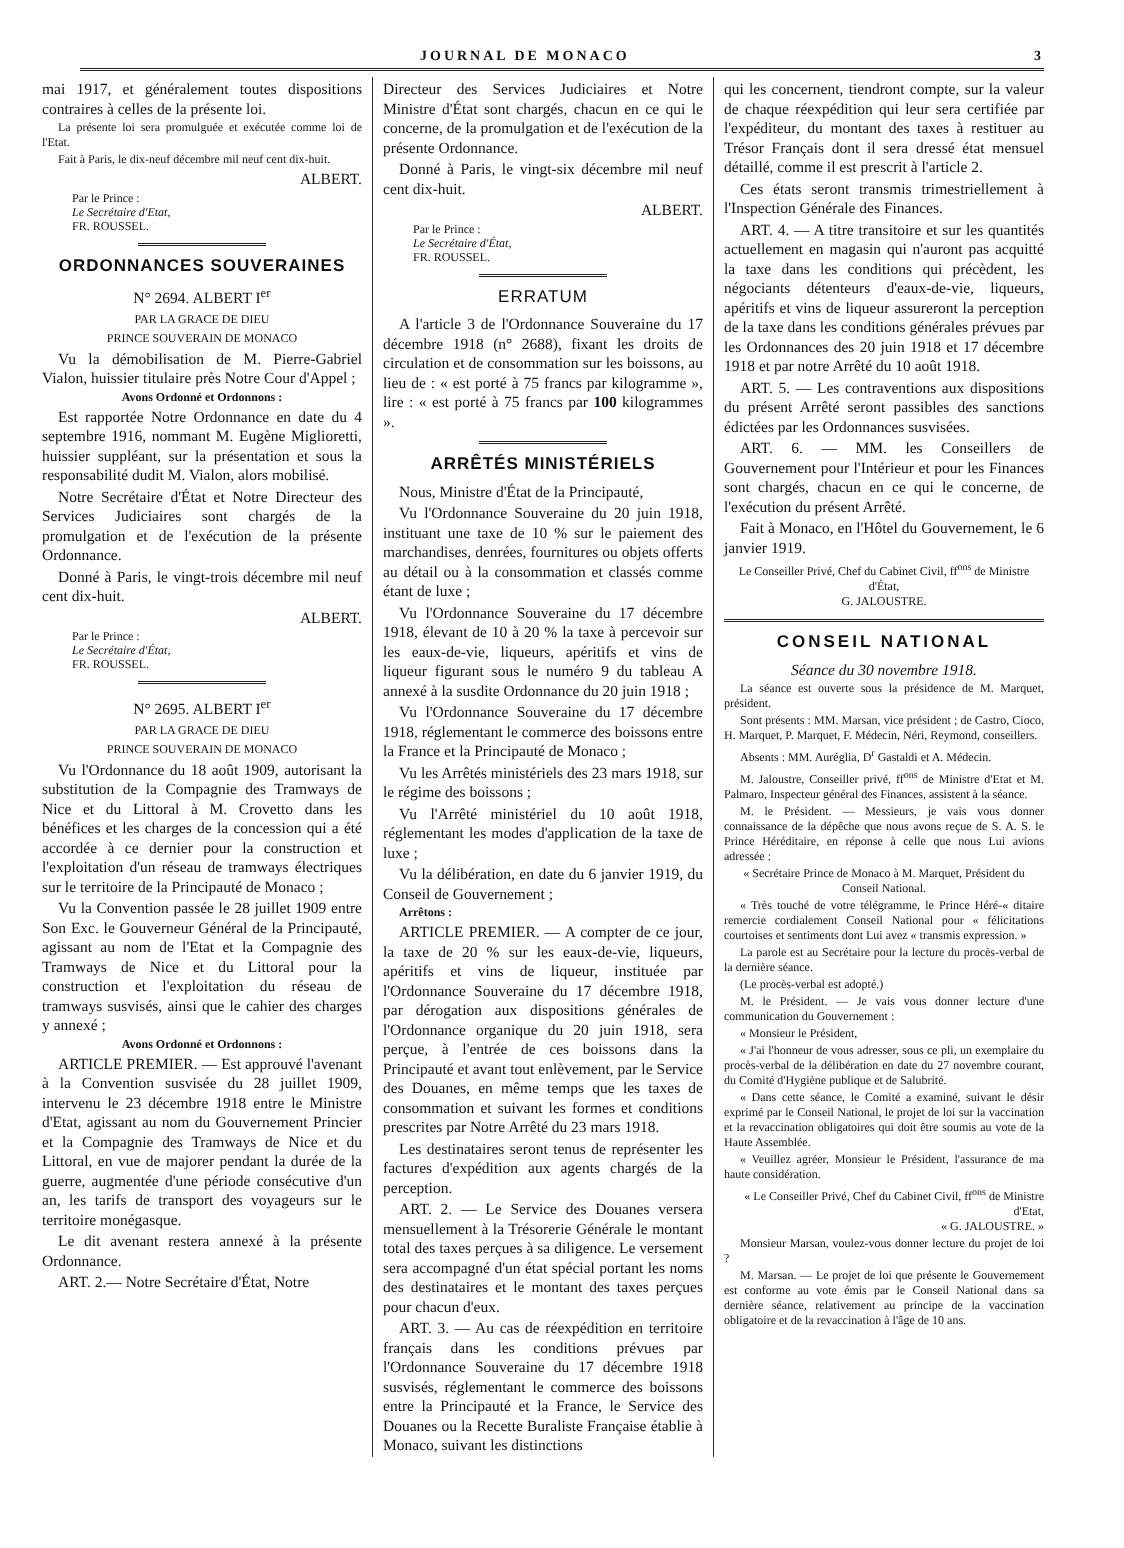JOURNAL DE MONACO 3
mai 1917, et généralement toutes dispositions contraires à celles de la présente loi.
La présente loi sera promulguée et exécutée comme loi de l'Etat.
Fait à Paris, le dix-neuf décembre mil neuf cent dix-huit.
ALBERT.
Par le Prince :
Le Secrétaire d'Etat,
FR. ROUSSEL.
ORDONNANCES SOUVERAINES
N° 2694. ALBERT I<sup>er</sup>
PAR LA GRACE DE DIEU
PRINCE SOUVERAIN DE MONACO
Vu la démobilisation de M. Pierre-Gabriel Vialon, huissier titulaire près Notre Cour d'Appel ;
Avons Ordonné et Ordonnons :
Est rapportée Notre Ordonnance en date du 4 septembre 1916, nommant M. Eugène Miglioretti, huissier suppléant, sur la présentation et sous la responsabilité dudit M. Vialon, alors mobilisé.
Notre Secrétaire d'État et Notre Directeur des Services Judiciaires sont chargés de la promulgation et de l'exécution de la présente Ordonnance.
Donné à Paris, le vingt-trois décembre mil neuf cent dix-huit.
ALBERT.
Par le Prince :
Le Secrétaire d'État,
FR. ROUSSEL.
N° 2695. ALBERT I<sup>er</sup>
PAR LA GRACE DE DIEU
PRINCE SOUVERAIN DE MONACO
Vu l'Ordonnance du 18 août 1909, autorisant la substitution de la Compagnie des Tramways de Nice et du Littoral à M. Crovetto dans les bénéfices et les charges de la concession qui a été accordée à ce dernier pour la construction et l'exploitation d'un réseau de tramways électriques sur le territoire de la Principauté de Monaco ;
Vu la Convention passée le 28 juillet 1909 entre Son Exc. le Gouverneur Général de la Principauté, agissant au nom de l'Etat et la Compagnie des Tramways de Nice et du Littoral pour la construction et l'exploitation du réseau de tramways susvisés, ainsi que le cahier des charges y annexé ;
Avons Ordonné et Ordonnons :
ARTICLE PREMIER. — Est approuvé l'avenant à la Convention susvisée du 28 juillet 1909, intervenu le 23 décembre 1918 entre le Ministre d'Etat, agissant au nom du Gouvernement Princier et la Compagnie des Tramways de Nice et du Littoral, en vue de majorer pendant la durée de la guerre, augmentée d'une période consécutive d'un an, les tarifs de transport des voyageurs sur le territoire monégasque.
Le dit avenant restera annexé à la présente Ordonnance.
ART. 2.— Notre Secrétaire d'État, Notre
Directeur des Services Judiciaires et Notre Ministre d'État sont chargés, chacun en ce qui le concerne, de la promulgation et de l'exécution de la présente Ordonnance.
Donné à Paris, le vingt-six décembre mil neuf cent dix-huit.
ALBERT.
Par le Prince :
Le Secrétaire d'État,
FR. ROUSSEL.
ERRATUM
A l'article 3 de l'Ordonnance Souveraine du 17 décembre 1918 (n° 2688), fixant les droits de circulation et de consommation sur les boissons, au lieu de : « est porté à 75 francs par kilogramme », lire : « est porté à 75 francs par 100 kilogrammes ».
ARRÊTÉS MINISTÉRIELS
Nous, Ministre d'État de la Principauté,
Vu l'Ordonnance Souveraine du 20 juin 1918, instituant une taxe de 10 % sur le paiement des marchandises, denrées, fournitures ou objets offerts au détail ou à la consommation et classés comme étant de luxe ;
Vu l'Ordonnance Souveraine du 17 décembre 1918, élevant de 10 à 20 % la taxe à percevoir sur les eaux-de-vie, liqueurs, apéritifs et vins de liqueur figurant sous le numéro 9 du tableau A annexé à la susdite Ordonnance du 20 juin 1918 ;
Vu l'Ordonnance Souveraine du 17 décembre 1918, réglementant le commerce des boissons entre la France et la Principauté de Monaco ;
Vu les Arrêtés ministériels des 23 mars 1918, sur le régime des boissons ;
Vu l'Arrêté ministériel du 10 août 1918, réglementant les modes d'application de la taxe de luxe ;
Vu la délibération, en date du 6 janvier 1919, du Conseil de Gouvernement ;
Arrêtons :
ARTICLE PREMIER. — A compter de ce jour, la taxe de 20 % sur les eaux-de-vie, liqueurs, apéritifs et vins de liqueur, instituée par l'Ordonnance Souveraine du 17 décembre 1918, par dérogation aux dispositions générales de l'Ordonnance organique du 20 juin 1918, sera perçue, à l'entrée de ces boissons dans la Principauté et avant tout enlèvement, par le Service des Douanes, en même temps que les taxes de consommation et suivant les formes et conditions prescrites par Notre Arrêté du 23 mars 1918.
Les destinataires seront tenus de représenter les factures d'expédition aux agents chargés de la perception.
ART. 2. — Le Service des Douanes versera mensuellement à la Trésorerie Générale le montant total des taxes perçues à sa diligence. Le versement sera accompagné d'un état spécial portant les noms des destinataires et le montant des taxes perçues pour chacun d'eux.
ART. 3. — Au cas de réexpédition en territoire français dans les conditions prévues par l'Ordonnance Souveraine du 17 décembre 1918 susvisés, réglementant le commerce des boissons entre la Principauté et la France, le Service des Douanes ou la Recette Buraliste Française établie à Monaco, suivant les distinctions
qui les concernent, tiendront compte, sur la valeur de chaque réexpédition qui leur sera certifiée par l'expéditeur, du montant des taxes à restituer au Trésor Français dont il sera dressé état mensuel détaillé, comme il est prescrit à l'article 2.
Ces états seront transmis trimestriellement à l'Inspection Générale des Finances.
ART. 4. — A titre transitoire et sur les quantités actuellement en magasin qui n'auront pas acquitté la taxe dans les conditions qui précèdent, les négociants détenteurs d'eaux-de-vie, liqueurs, apéritifs et vins de liqueur assureront la perception de la taxe dans les conditions générales prévues par les Ordonnances des 20 juin 1918 et 17 décembre 1918 et par notre Arrêté du 10 août 1918.
ART. 5. — Les contraventions aux dispositions du présent Arrêté seront passibles des sanctions édictées par les Ordonnances susvisées.
ART. 6. — MM. les Conseillers de Gouvernement pour l'Intérieur et pour les Finances sont chargés, chacun en ce qui le concerne, de l'exécution du présent Arrêté.
Fait à Monaco, en l'Hôtel du Gouvernement, le 6 janvier 1919.
Le Conseiller Privé, Chef du Cabinet Civil, ff<sup>ons</sup> de Ministre d'État,
G. JALOUSTRE.
CONSEIL NATIONAL
Séance du 30 novembre 1918.
La séance est ouverte sous la présidence de M. Marquet, président.
Sont présents : MM. Marsan, vice président ; de Castro, Cioco, H. Marquet, P. Marquet, F. Médecin, Néri, Reymond, conseillers.
Absents : MM. Auréglia, D<sup>r</sup> Gastaldi et A. Médecin.
M. Jaloustre, Conseiller privé, ff<sup>ons</sup> de Ministre d'Etat et M. Palmaro, Inspecteur général des Finances, assistent à la séance.
M. le Président. — Messieurs, je vais vous donner connaissance de la dépêche que nous avons reçue de S. A. S. le Prince Héréditaire, en réponse à celle que nous Lui avions adressée :
« Secrétaire Prince de Monaco à M. Marquet, Président du Conseil National.
« Très touché de votre télégramme, le Prince Héré-« ditaire remercie cordialement Conseil National pour « félicitations courtoises et sentiments dont Lui avez « transmis expression. »
La parole est au Secrétaire pour la lecture du procès-verbal de la dernière séance.
(Le procès-verbal est adopté.)
M. le Président. — Je vais vous donner lecture d'une communication du Gouvernement :
« Monsieur le Président,
« J'ai l'honneur de vous adresser, sous ce pli, un exemplaire du procès-verbal de la délibération en date du 27 novembre courant, du Comité d'Hygiène publique et de Salubrité.
« Dans cette séance, le Comité a examiné, suivant le désir exprimé par le Conseil National, le projet de loi sur la vaccination et la revaccination obligatoires qui doit être soumis au vote de la Haute Assemblée.
« Veuillez agréer, Monsieur le Président, l'assurance de ma haute considération.
« Le Conseiller Privé, Chef du Cabinet Civil, ff<sup>ons</sup> de Ministre d'Etat,
« G. JALOUSTRE. »
Monsieur Marsan, voulez-vous donner lecture du projet de loi ?
M. Marsan. — Le projet de loi que présente le Gouvernement est conforme au vote émis par le Conseil National dans sa dernière séance, relativement au principe de la vaccination obligatoire et de la revaccination à l'âge de 10 ans.